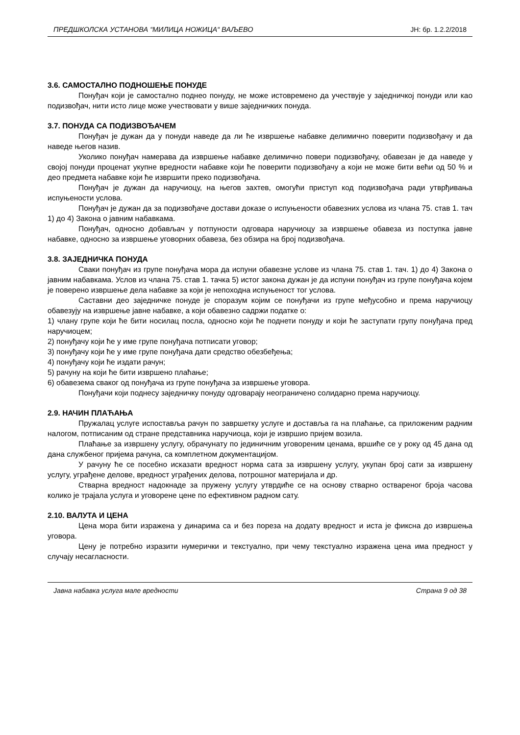ПРЕДШКОЛСКА УСТАНОВА “МИЛИЦА НОЖИЦА“ ВАЉЕВО ЈН: бр. 1.2.2/2018
3.6. САМОСТАЛНО ПОДНОШЕЊЕ ПОНУДЕ
Понуђач који је самостално поднео понуду, не може истовремено да учествује у заједничкој понуди или као подизвођач, нити исто лице може учествовати у више заједничких понуда.
3.7. ПОНУДА СА ПОДИЗВОЂАЧЕМ
Понуђач је дужан да у понуди наведе да ли ће извршење набавке делимично поверити подизвођачу и да наведе његов назив.
Уколико понуђач намерава да извршење набавке делимично повери подизвођачу, обавезан је да наведе у својој понуди проценат укупне вредности набавке који ће поверити подизвођачу а који не може бити већи од 50 % и део предмета набавке који ће извршити преко подизвођача.
Понуђач је дужан да наручиоцу, на његов захтев, омогући приступ код подизвођача ради утврђивања испуњености услова.
Понуђач је дужан да за подизвођаче достави доказе о испуњености обавезних услова из члана 75. став 1. тач 1) до 4) Закона о јавним набавкама.
Понуђач, односно добављач у потпуности одговара наручиоцу за извршење обавеза из поступка јавне набавке, односно за извршење уговорних обавеза, без обзира на број подизвођача.
3.8. ЗАЈЕДНИЧКА ПОНУДА
Сваки понуђач из групе понуђача мора да испуни обавезне услове из члана 75. став 1. тач. 1) до 4) Закона о јавним набавкама. Услов из члана 75. став 1. тачка 5) истог закона дужан је да испуни понуђач из групе понуђача којем је поверено извршење дела набавке за који је непоходна испуњеност тог услова.
Саставни део заједничке понуде је споразум којим се понуђачи из групе међусобно и према наручиоцу обавезују на извршење јавне набавке, а који обавезно садржи податке о:
1) члану групе који ће бити носилац посла, односно који ће поднети понуду и који ће заступати групу понуђача пред наручиоцем;
2) понуђачу који ће у име групе понуђача потписати уговор;
3) понуђачу који ће у име групе понуђача дати средство обезбеђења;
4) понуђачу који ће издати рачун;
5) рачуну на који ће бити извршено плаћање;
6) обавезема сваког од понуђача из групе понуђача за извршење уговора.
Понуђачи који поднесу заједничку понуду одговарају неограничено солидарно према наручиоцу.
2.9. НАЧИН ПЛАЋАЊА
Пружалац услуге испоставља рачун по завршетку услуге и доставља га на плаћање, са приложеним радним налогом, потписаним од стране представника наручиоца, који је извршио пријем возила.
Плаћање за извршену услугу, обрачунату по јединичним уговореним ценама, вршиће се у року од 45 дана од дана службеног пријема рачуна, са комплетном документацијом.
У рачуну ће се посебно исказати вредност норма сата за извршену услугу, укупан број сати за извршену услугу, уграђене делове, вредност уграђених делова, потрошног материјала и др.
Стварна вредност надокнаде за пружену услугу утврдиће се на основу стварно оствареног броја часова колико је трајала услуга и уговорене цене по ефективном радном сату.
2.10. ВАЛУТА И ЦЕНА
Цена мора бити изражена у динарима са и без пореза на додату вредност и иста је фиксна до извршења уговора.
Цену је потребно изразити нумерички и текстуално, при чему текстуално изражена цена има предност у случају несагласности.
Јавна набавка услуга мале вредности Страна 9 од 38